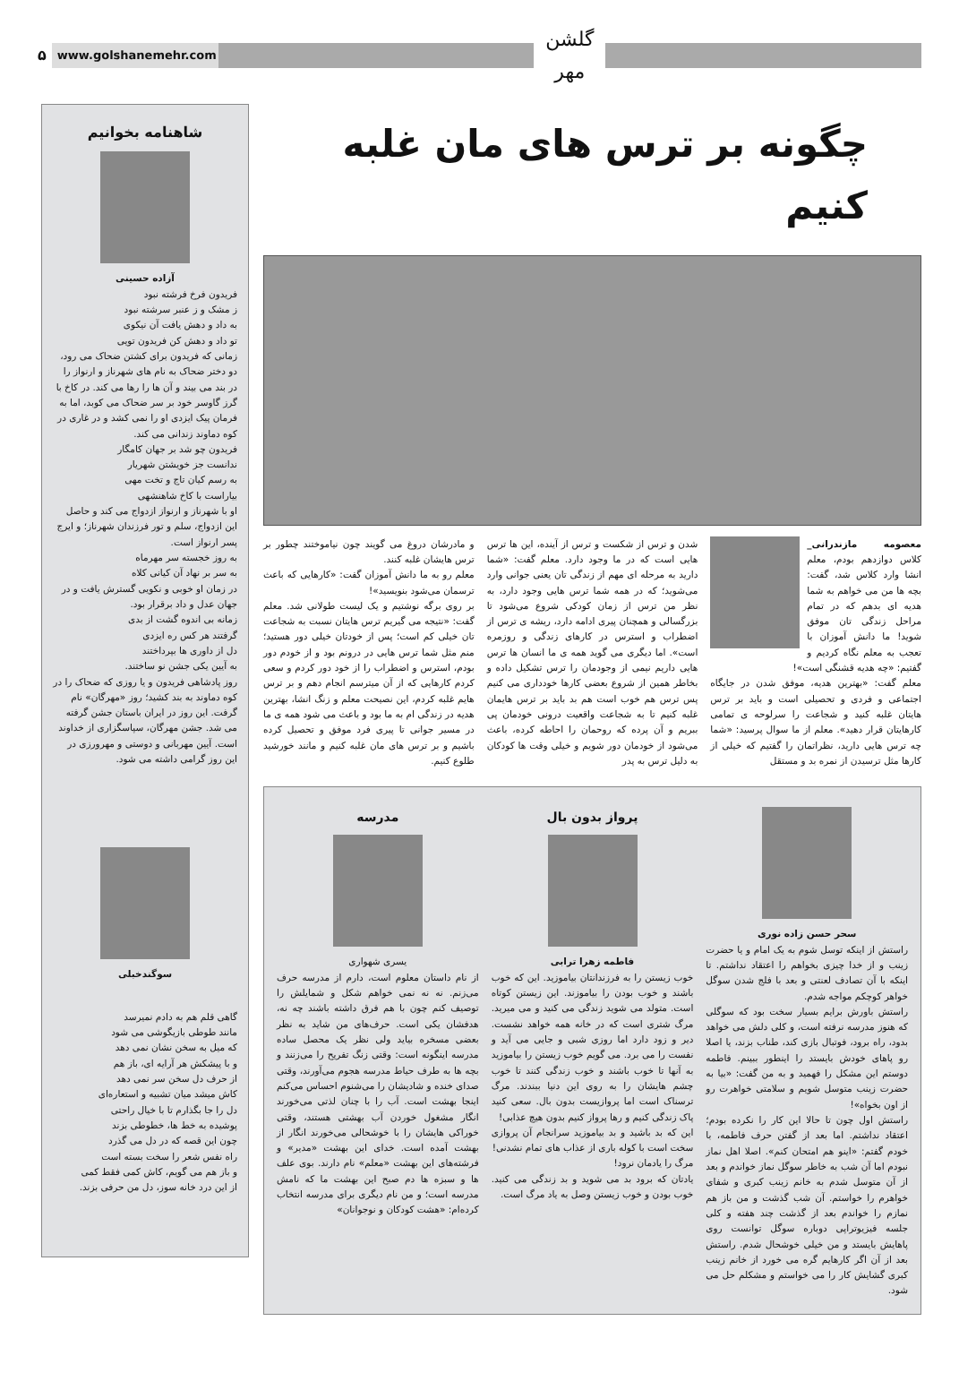۵
www.golshanemehr.com
گلشن مهر
چگونه بر ترس های مان غلبه کنیم
معصومه مازندرانی_ کلاس دوازدهم بودم، معلم انشا وارد کلاس شد، گفت: بچه ها من می خواهم به شما هدیه ای بدهم که در تمام مراحل زندگی تان موفق شوید! ما دانش آموزان با تعجب به معلم نگاه کردیم و گفتیم: «چه هدیه قشنگی است»!
معلم گفت: «بهترین هدیه، موفق شدن در جایگاه اجتماعی و فردی و تحصیلی است و باید بر ترس هایتان غلبه کنید و شجاعت را سرلوحه ی تمامی کارهایتان قرار دهید». معلم از ما سوال پرسید: «شما چه ترس هایی دارید، نظراتمان را گفتیم که خیلی از کارها مثل ترسیدن از نمره بد و مستقل
شدن و ترس از شکست و ترس از آینده، این ها ترس هایی است که در ما وجود دارد. معلم گفت: «شما دارید به مرحله ای مهم از زندگی تان یعنی جوانی وارد می‌شوید؛ که در همه شما ترس هایی وجود دارد، به نظر من ترس از زمان کودکی شروع می‌شود تا بزرگسالی و همچنان پیری ادامه دارد، ریشه ی ترس از اضطراب و استرس در کارهای زندگی و روزمره است». اما دیگری می گوید همه ی ما انسان ها ترس هایی داریم نیمی از وجودمان را ترس تشکیل داده و بخاطر همین از شروع بعضی کارها خودداری می کنیم پس ترس هم خوب است هم بد باید بر ترس هایمان غلبه کنیم تا به شجاعت واقعیت درونی خودمان پی ببریم و آن پرده که روحمان را احاطه کرده، باعث می‌شود از خودمان دور شویم و خیلی وقت ها کودکان به دلیل ترس به پدر
و مادرشان دروغ می گویند چون نیاموختند چطور بر ترس هایشان غلبه کنند.
معلم رو به ما دانش آموزان گفت: «کارهایی که باعث ترسمان می‌شود بنویسید»!
بر روی برگه نوشتیم و یک لیست طولانی شد. معلم گفت: «نتیجه می گیریم ترس هایتان نسبت به شجاعت تان خیلی کم است؛ پس از خودتان خیلی دور هستید؛ منم مثل شما ترس هایی در درونم بود و از خودم دور بودم، استرس و اضطراب را از خود دور کردم و سعی کردم کارهایی که از آن میترسم انجام دهم و بر ترس هایم غلبه کردم، این نصیحت معلم و زنگ انشا، بهترین هدیه در زندگی ام به ما بود و باعث می شود همه ی ما در مسیر جوانی تا پیری فرد موفق و تحصیل کرده باشیم و بر ترس های مان غلبه کنیم و مانند خورشید طلوع کنیم.
سحر حسن زاده نوری
راستش از اینکه توسل شوم به یک امام و یا حضرت زینب و از خدا چیزی بخواهم را اعتقاد نداشتم. تا اینکه با آن تصادف لعنتی و بعد با فلج شدن سوگل خواهر کوچکم مواجه شدم.
راستش باورش برایم بسیار سخت بود که سوگلی که هنوز مدرسه نرفته است، و کلی دلش می خواهد بدود، راه برود، فوتبال بازی کند، طناب بزند، یا اصلا رو پاهای خودش بایستد را اینطور ببینم. فاطمه دوستم این مشکل را فهمید و به من گفت: «بیا به حضرت زینب متوسل شویم و سلامتی خواهرت رو از اون بخواه»!
راستش اول چون تا حالا این کار را نکرده بودم؛ اعتقاد نداشتم. اما بعد از گفتن حرف فاطمه، با خودم گفتم: «اینو هم امتحان کنم». اصلا اهل نماز نبودم اما آن شب به خاطر سوگل نماز خواندم و بعد از آن متوسل شدم به خانم زینب کبری و شفای خواهرم را خواستم. آن شب گذشت و من باز هم نمازم را خواندم بعد از گذشت چند هفته و کلی جلسه فیزیوتراپی دوباره سوگل توانست روی پاهایش بایستد و من خیلی خوشحال شدم. راستش بعد از آن اگر کارهایم گره می خورد از خانم زینب کبری گشایش کار را می خواستم و مشکلم حل می شود.
پرواز بدون بال
فاطمه زهرا ترابی
خوب زیستن را به فرزندانتان بیاموزید. این که خوب باشند و خوب بودن را بیاموزند. این زیستن کوتاه است. متولد می شوید زندگی می کنید و می میرید. مرگ شتری است که در خانه همه خواهد نشست. دیر و زود دارد اما روزی شبی و جایی می آید و نفست را می برد. می گویم خوب زیستن را بیاموزید به آنها تا خوب باشند و خوب زندگی کنند تا خوب چشم هایشان را به روی این دنیا ببندند. مرگ ترسناک است اما پروازیست بدون بال. سعی کنید پاک زندگی کنیم و رها پرواز کنیم بدون هیچ عذابی!
این که بد باشید و بد بیاموزید سرانجام آن پروازی سخت است با کوله باری از عذاب های تمام نشدنی!
مرگ را یادمان نرود!
یادتان که برود بد می شوید و بد زندگی می کنید. خوب بودن و خوب زیستن وصل به یاد مرگ است.
مدرسه
یسری شهواری
از نام داستان معلوم است، دارم از مدرسه حرف می‌زنم. نه نه نمی خواهم شکل و شمایلش را توصیف کنم چون با هم فرق داشته باشند چه نه، هدفشان یکی است. حرف‌های من شاید به نظر بعضی مسخره بیاید ولی نظر یک محصل ساده مدرسه اینگونه است: وقتی زنگ تفریح را می‌زنند و بچه ها به طرف حیاط مدرسه هجوم می‌آورند، وقتی صدای خنده و شادیشان را می‌شنوم احساس می‌کنم اینجا بهشت است. آب را با چنان لذتی می‌خورند انگار مشغول خوردن آب بهشتی هستند، وقتی خوراکی هایشان را با خوشحالی می‌خورند انگار از بهشت آمده است. خدای این بهشت «مدیر» و فرشته‌های این بهشت «معلم» نام دارند. بوی علف ها و سبزه ها دم صبح این بهشت ما که نامش مدرسه است؛ و من نام دیگری برای مدرسه انتخاب کرده‌ام: «هشت کودکان و نوجوانان»
شاهنامه بخوانیم
آزاده حسینی
فریدون فرخ فرشته نبود
ز مشک و ز عنبر سرشته نبود
به داد و دهش یافت آن نیکوی
تو داد و دهش کن فریدون تویی
زمانی که فریدون برای کشتن ضحاک می رود، دو دختر ضحاک به نام های شهرناز و ارنواز را در بند می بیند و آن ها را رها می کند. در کاخ با گرز گاوسر خود بر سر ضحاک می کوبد، اما به فرمان پیک ایزدی او را نمی کشد و در غاری در کوه دماوند زندانی می کند.
فریدون چو شد بر جهان کامگار
ندانست جز خویشتن شهریار
به رسم کیان تاج و تخت مهی
بیاراست با کاخ شاهنشهی
او با شهرناز و ارنواز ازدواج می کند و حاصل این ازدواج، سلم و تور فرزندان شهرناز؛ و ایرج پسر ارنواز است.
به روز خجسته سر مهرماه
به سر بر نهاد آن کیانی کلاه
در زمان او خوبی و نکویی گسترش یافت و در جهان عدل و داد برقرار بود.
زمانه بی اندوه گشت از بدی
گرفتند هر کس ره ایزدی
دل از داوری ها بپرداختند
به آیین یکی جشن نو ساختند.
روز پادشاهی فریدون و یا روزی که ضحاک را در کوه دماوند به بند کشید؛ روز «مهرگان» نام گرفت. این روز در ایران باستان جشن گرفته می شد. جشن مهرگان، سپاسگزاری از خداوند است. آیین مهربانی و دوستی و مهرورزی در این روز گرامی داشته می شود.
سوگندخبلی
گاهی قلم هم به دادم نمیرسد
مانند طوطی بازیگوشی می شود
که میل به سخن نشان نمی دهد
و با پیشکش هر آرایه ای، باز هم
از حرف دل سخن سر نمی دهد
کاش میشد میان تشبیه و استعاره‌ای
دل را جا بگذارم تا با خیال راحتی
پوشیده به خط ها، خطوطی بزند
چون این قصه که در دل می گذرد
راه نفس شعر را سخت بسته است
و باز هم می گویم، کاش کمی فقط کمی
از این درد خانه سوز، دل من حرفی بزند.